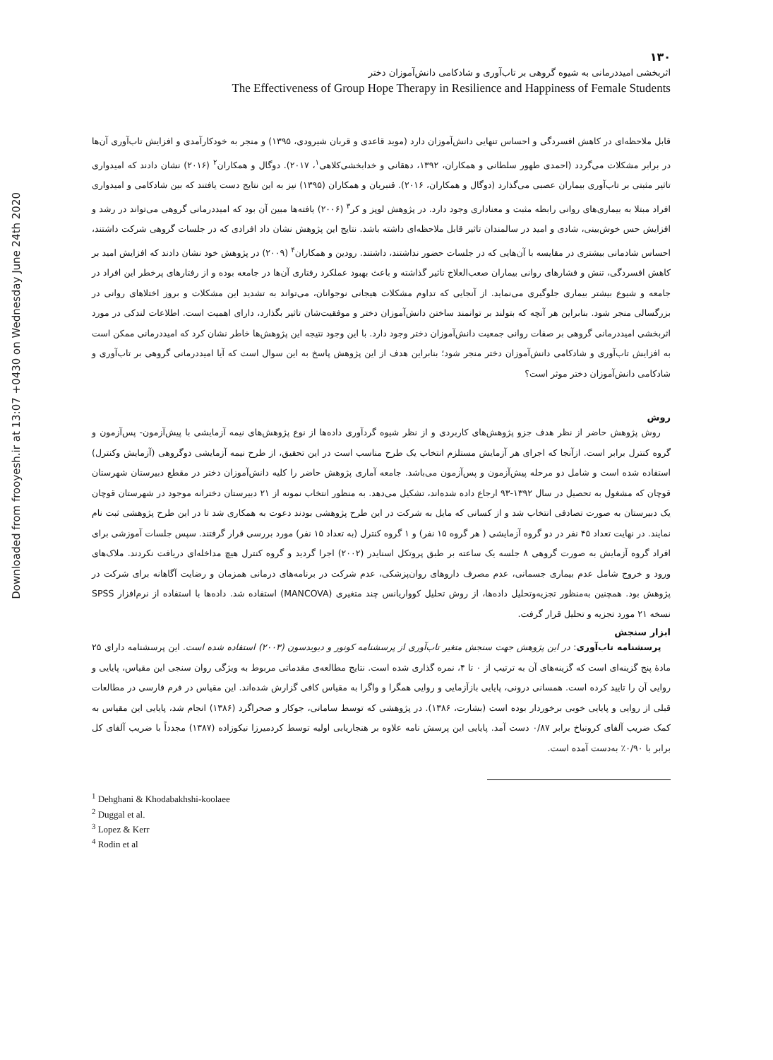Downloaded from frooyesh.ir at 13:07 +0430 on Wednesday June 24th 2020
۱۳۰
اثربخشی امیددرمانی به شیوه گروهی بر تاب‌آوری و شادکامی دانش‌آموزان دختر
The Effectiveness of Group Hope Therapy in Resilience and Happiness of Female Students
قابل ملاحظه‌ای در کاهش افسردگی و احساس تنهایی دانش‌آموزان دارد (موید قاعدی و قربان شیرودی، ۱۳۹۵) و منجر به خودکارآمدی و افزایش تاب‌آوری آن‌ها در برابر مشکلات می‌گردد (احمدی طهور سلطانی و همکاران، ۱۳۹۲، دهقانی و خدابخشی‌کلاهی<sup>۱</sup>، ۲۰۱۷). دوگال و همکاران<sup>۲</sup> (۲۰۱۶) نشان دادند که امیدواری تاثیر مثبتی بر تاب‌آوری بیماران عصبی می‌گذارد (دوگال و همکاران، ۲۰۱۶). قنبریان و همکاران (۱۳۹۵) نیز به این نتایج دست یافتند که بین شادکامی و امیدواری افراد مبتلا به بیماری‌های روانی رابطه مثبت و معناداری وجود دارد. در پژوهش لوپز و کر<sup>۳</sup> (۲۰۰۶) یافته‌ها مبین آن بود که امیددرمانی گروهی می‌تواند در رشد و افزایش حس خوش‌بینی، شادی و امید در سالمندان تاثیر قابل ملاحظه‌ای داشته باشد. نتایج این پژوهش نشان داد افرادی که در جلسات گروهی شرکت داشتند، احساس شادمانی بیشتری در مقایسه با آن‌هایی که در جلسات حضور نداشتند، داشتند. رودین و همکاران<sup>۴</sup> (۲۰۰۹) در پژوهش خود نشان دادند که افزایش امید بر کاهش افسردگی، تنش و فشارهای روانی بیماران صعب‌العلاج تاثیر گذاشته و باعث بهبود عملکرد رفتاری آن‌ها در جامعه بوده و از رفتارهای پرخطر این افراد در جامعه و شیوع بیشتر بیماری جلوگیری می‌نماید. از آنجایی که تداوم مشکلات هیجانی نوجوانان، می‌تواند به تشدید این مشکلات و بروز اختلاهای روانی در بزرگسالی منجر شود. بنابراین هر آنچه که بتولند بر توانمند ساختن دانش‌آموزان دختر و موفقیت‌شان تاثیر بگذارد، دارای اهمیت است. اطلاعات لندکی در مورد اثربخشی امیددرمانی گروهی بر صفات روانی جمعیت دانش‌آموزان دختر وجود دارد. با این وجود نتیجه این پژوهش‌ها خاطر نشان کرد که امیددرمانی ممکن است به افزایش تاب‌آوری و شادکامی دانش‌آموزان دختر منجر شود؛ بنابراین هدف از این پژوهش پاسخ به این سوال است که آیا امیددرمانی گروهی بر تاب‌آوری و شادکامی دانش‌آموزان دختر موثر است؟
روش
روش پژوهش حاضر از نظر هدف جزو پژوهش‌های کاربردی و از نظر شیوه گردآوری داده‌ها از نوع پژوهش‌های نیمه آزمایشی با پیش‌آزمون- پس‌آزمون و گروه کنترل برابر است. ازآنجا که اجرای هر آزمایش مستلزم انتخاب یک طرح مناسب است در این تحقیق، از طرح نیمه آزمایشی دوگروهی (آزمایش وکنترل) استفاده شده است و شامل دو مرحله پیش‌آزمون و پس‌آزمون می‌باشد. جامعه آماری پژوهش حاضر را کلیه دانش‌آموزان دختر در مقطع دبیرستان شهرستان قوچان که مشغول به تحصیل در سال ۱۳۹۲-۹۳ ارجاع داده شده‌اند، تشکیل می‌دهد. به منظور انتخاب نمونه از ۲۱ دبیرستان دخترانه موجود در شهرستان قوچان یک دبیرستان به صورت تصادفی انتخاب شد و از کسانی که مایل به شرکت در این طرح پژوهشی بودند دعوت به همکاری شد تا در این طرح پژوهشی ثبت نام نمایند. در نهایت تعداد ۴۵ نفر در دو گروه آزمایشی ( هر گروه ۱۵ نفر) و ۱ گروه کنترل (به تعداد ۱۵ نفر) مورد بررسی قرار گرفتند. سپس جلسات آموزشی برای افراد گروه آزمایش به صورت گروهی ۸ جلسه یک ساعته بر طبق پروتکل اسنایدر (۲۰۰۲) اجرا گردید و گروه کنترل هیچ مداخله‌ای دریافت نکردند. ملاک‌های ورود و خروج شامل عدم بیماری جسمانی، عدم مصرف داروهای روان‌پزشکی، عدم شرکت در برنامه‌های درمانی همزمان و رضایت آگاهانه برای شرکت در پژوهش بود. همچنین به‌منظور تجزیه‌وتحلیل داده‌ها، از روش تحلیل کوواریانس چند متغیری (MANCOVA) استفاده شد. داده‌ها با استفاده از نرم‌افزار SPSS نسخه ۲۱ مورد تجزیه و تحلیل قرار گرفت.
ابزار سنجش
پرسشنامه تاب‌آوری: در این پژوهش جهت سنجش متغیر تاب‌آوری از پرسشنامه کونور و دیویدسون (۲۰۰۳) استفاده شده است. این پرسشنامه دارای ۲۵ مادهٔ پنج گزینه‌ای است که گزینه‌های آن به ترتیب از ۰ تا ۴، نمره گذاری شده است. نتایج مطالعه‌ی مقدماتی مربوط به ویژگی روان سنجی این مقیاس، پایایی و روایی آن را تایید کرده است. همسانی درونی، پایایی بازآزمایی و روایی همگرا و واگرا به مقیاس کافی گزارش شده‌اند. این مقیاس در فرم فارسی در مطالعات قبلی از روایی و پایایی خوبی برخوردار بوده است (بشارت، ۱۳۸۶). در پژوهشی که توسط سامانی، جوکار و صحراگرد (۱۳۸۶) انجام شد، پایایی این مقیاس به کمک ضریب آلفای کرونباخ برابر ۰/۸۷ دست آمد. پایایی این پرسش نامه علاوه بر هنجاریابی اولیه توسط کردمیرزا نیکوزاده (۱۳۸۷) مجدداً با ضریب آلفای کل برابر با ۰/۹۰٪ به‌دست آمده است.
<sup>1</sup> Dehghani & Khodabakhshi-koolaee
<sup>2</sup> Duggal et al.
<sup>3</sup> Lopez & Kerr
<sup>4</sup> Rodin et al